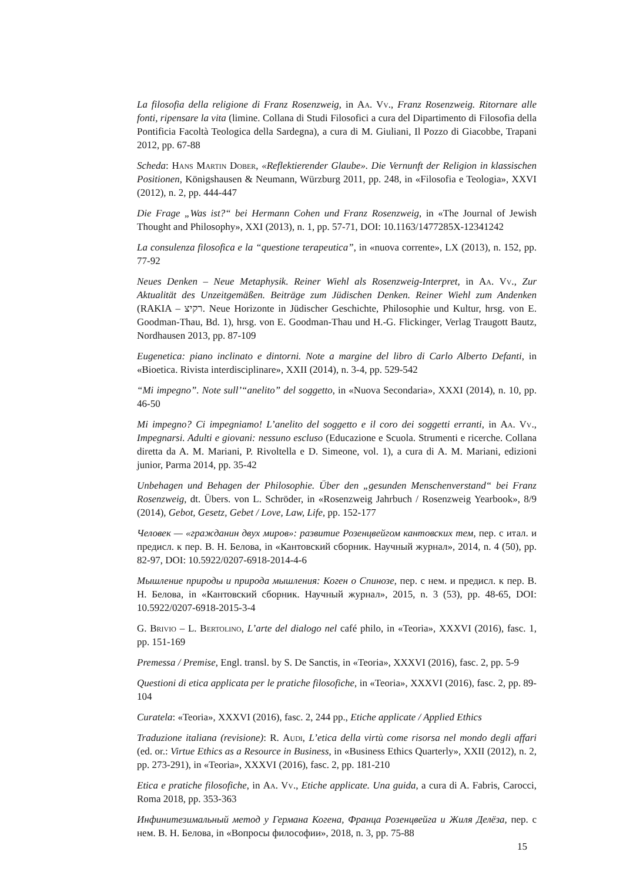La filosofia della religione di Franz Rosenzweig, in Aa. Vv., Franz Rosenzweig. Ritornare alle fonti, ripensare la vita (limine. Collana di Studi Filosofici a cura del Dipartimento di Filosofia della Pontificia Facoltà Teologica della Sardegna), a cura di M. Giuliani, Il Pozzo di Giacobbe, Trapani 2012, pp. 67-88
Scheda: Hans Martin Dober, «Reflektierender Glaube». Die Vernunft der Religion in klassischen Positionen, Königshausen & Neumann, Würzburg 2011, pp. 248, in «Filosofia e Teologia», XXVI (2012), n. 2, pp. 444-447
Die Frage „Was ist?“ bei Hermann Cohen und Franz Rosenzweig, in «The Journal of Jewish Thought and Philosophy», XXI (2013), n. 1, pp. 57-71, DOI: 10.1163/1477285X-12341242
La consulenza filosofica e la “questione terapeutica”, in «nuova corrente», LX (2013), n. 152, pp. 77-92
Neues Denken – Neue Metaphysik. Reiner Wiehl als Rosenzweig-Interpret, in Aa. Vv., Zur Aktualität des Unzeitgemäßen. Beiträge zum Jüdischen Denken. Reiner Wiehl zum Andenken (RAKIA – רקיצ. Neue Horizonte in Jüdischer Geschichte, Philosophie und Kultur, hrsg. von E. Goodman-Thau, Bd. 1), hrsg. von E. Goodman-Thau und H.-G. Flickinger, Verlag Traugott Bautz, Nordhausen 2013, pp. 87-109
Eugenetica: piano inclinato e dintorni. Note a margine del libro di Carlo Alberto Defanti, in «Bioetica. Rivista interdisciplinare», XXII (2014), n. 3-4, pp. 529-542
“Mi impegno”. Note sull’“anelito” del soggetto, in «Nuova Secondaria», XXXI (2014), n. 10, pp. 46-50
Mi impegno? Ci impegniamo! L’anelito del soggetto e il coro dei soggetti erranti, in Aa. Vv., Impegnarsi. Adulti e giovani: nessuno escluso (Educazione e Scuola. Strumenti e ricerche. Collana diretta da A. M. Mariani, P. Rivoltella e D. Simeone, vol. 1), a cura di A. M. Mariani, edizioni junior, Parma 2014, pp. 35-42
Unbehagen und Behagen der Philosophie. Über den „gesunden Menschenverstand“ bei Franz Rosenzweig, dt. Übers. von L. Schröder, in «Rosenzweig Jahrbuch / Rosenzweig Yearbook», 8/9 (2014), Gebot, Gesetz, Gebet / Love, Law, Life, pp. 152-177
Человек — «гражданин двух миров»: развитие Розенцвейгом кантовских тем, пер. с итал. и предисл. к пер. В. Н. Белова, in «Кантовский сборник. Научный журнал», 2014, n. 4 (50), pp. 82-97, DOI: 10.5922/0207-6918-2014-4-6
Мышление природы и природа мышления: Коген о Спинозе, пер. с нем. и предисл. к пер. В. Н. Белова, in «Кантовский сборник. Научный журнал», 2015, n. 3 (53), pp. 48-65, DOI: 10.5922/0207-6918-2015-3-4
G. Brivio – L. Bertolino, L’arte del dialogo nel café philo, in «Teoria», XXXVI (2016), fasc. 1, pp. 151-169
Premessa / Premise, Engl. transl. by S. De Sanctis, in «Teoria», XXXVI (2016), fasc. 2, pp. 5-9
Questioni di etica applicata per le pratiche filosofiche, in «Teoria», XXXVI (2016), fasc. 2, pp. 89-104
Curatela: «Teoria», XXXVI (2016), fasc. 2, 244 pp., Etiche applicate / Applied Ethics
Traduzione italiana (revisione): R. Audi, L’etica della virtù come risorsa nel mondo degli affari (ed. or.: Virtue Ethics as a Resource in Business, in «Business Ethics Quarterly», XXII (2012), n. 2, pp. 273-291), in «Teoria», XXXVI (2016), fasc. 2, pp. 181-210
Etica e pratiche filosofiche, in Aa. Vv., Etiche applicate. Una guida, a cura di A. Fabris, Carocci, Roma 2018, pp. 353-363
Инфинитезимальный метод у Германа Когена, Франца Розенцвейга и Жиля Делёза, пер. с нем. В. Н. Белова, in «Вопросы философии», 2018, n. 3, pp. 75-88
15